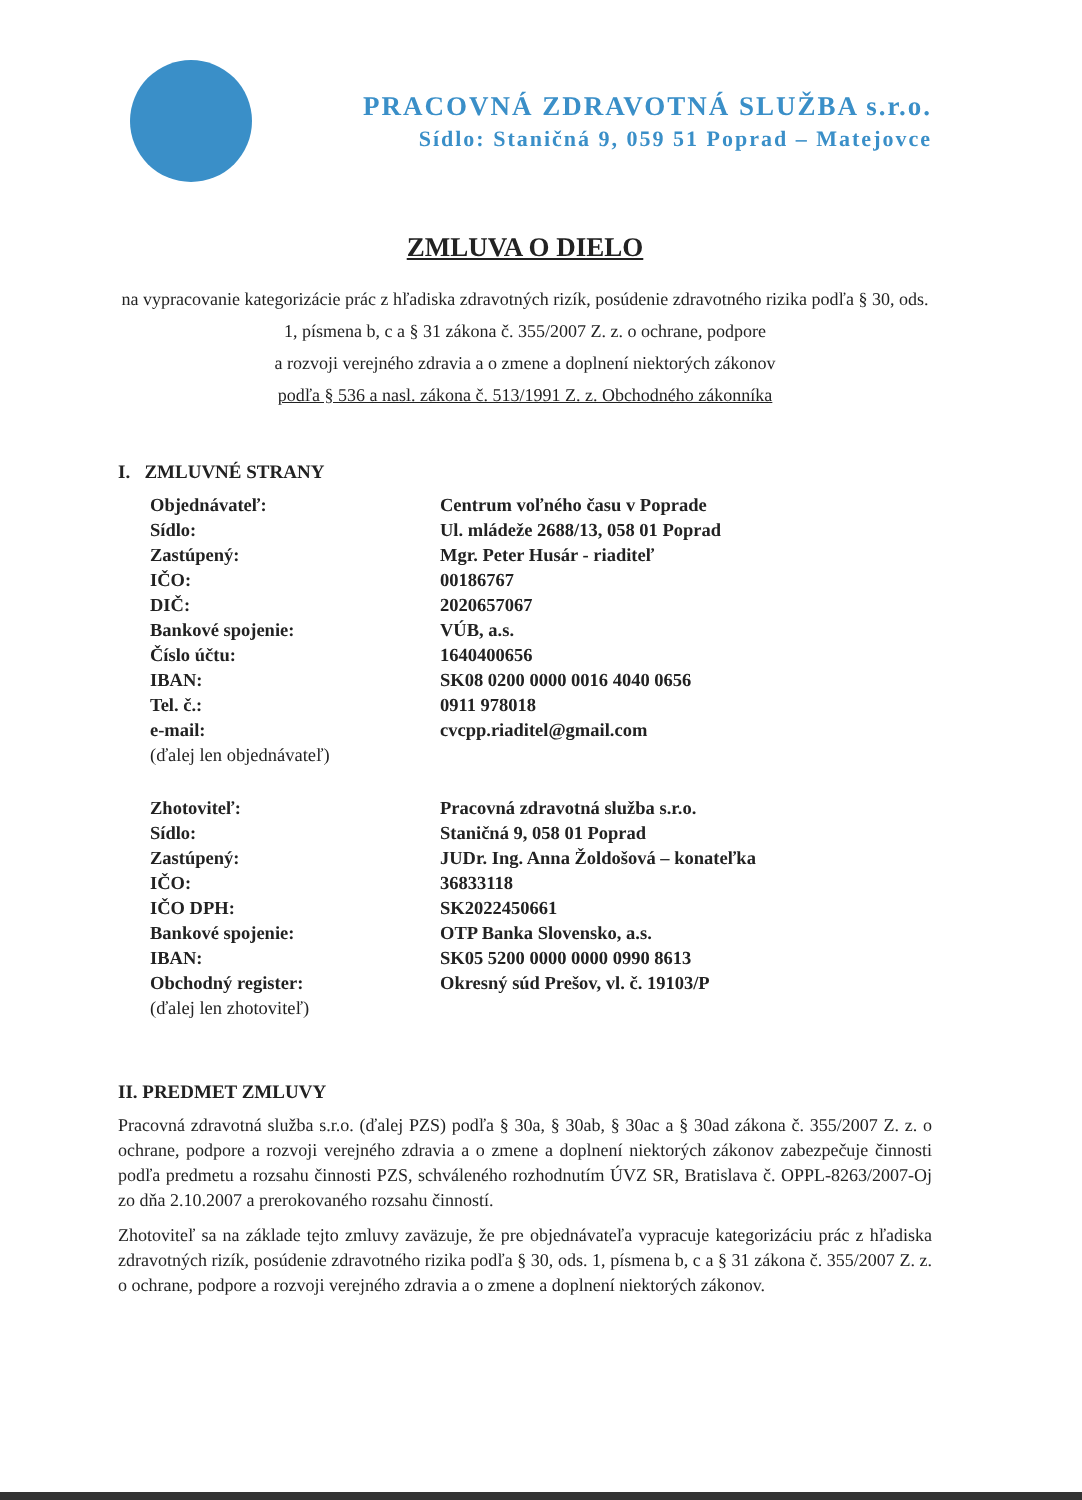PRACOVNÁ ZDRAVOTNÁ SLUŽBA s.r.o.
Sídlo: Staničná 9, 059 51 Poprad – Matejovce
ZMLUVA O DIELO
na vypracovanie kategorizácie prác z hľadiska zdravotných rizík, posúdenie zdravotného rizika podľa § 30, ods. 1, písmena b, c a § 31 zákona č. 355/2007 Z. z. o ochrane, podpore
a rozvoji verejného zdravia a o zmene a doplnení niektorých zákonov
podľa § 536 a nasl. zákona č. 513/1991 Z. z. Obchodného zákonníka
I. ZMLUVNÉ STRANY
| Objednávateľ: | Centrum voľného času v Poprade |
| Sídlo: | Ul. mládeže 2688/13, 058 01 Poprad |
| Zastúpený: | Mgr. Peter Husár - riaditeľ |
| IČO: | 00186767 |
| DIČ: | 2020657067 |
| Bankové spojenie: | VÚB, a.s. |
| Číslo účtu: | 1640400656 |
| IBAN: | SK08 0200 0000 0016 4040 0656 |
| Tel. č.: | 0911 978018 |
| e-mail: | cvcpp.riaditel@gmail.com |
| (ďalej len objednávateľ) | |
| Zhotoviteľ: | Pracovná zdravotná služba s.r.o. |
| Sídlo: | Staničná 9, 058 01 Poprad |
| Zastúpený: | JUDr. Ing. Anna Žoldošová – konateľka |
| IČO: | 36833118 |
| IČO DPH: | SK2022450661 |
| Bankové spojenie: | OTP Banka Slovensko, a.s. |
| IBAN: | SK05 5200 0000 0000 0990 8613 |
| Obchodný register: | Okresný súd Prešov, vl. č. 19103/P |
| (ďalej len zhotoviteľ) | |
II. PREDMET ZMLUVY
Pracovná zdravotná služba s.r.o. (ďalej PZS) podľa § 30a, § 30ab, § 30ac a § 30ad zákona č. 355/2007 Z. z. o ochrane, podpore a rozvoji verejného zdravia a o zmene a doplnení niektorých zákonov zabezpečuje činnosti podľa predmetu a rozsahu činnosti PZS, schváleného rozhodnutím ÚVZ SR, Bratislava č. OPPL-8263/2007-Oj zo dňa 2.10.2007 a prerokovaného rozsahu činností.
Zhotoviteľ sa na základe tejto zmluvy zaväzuje, že pre objednávateľa vypracuje kategorizáciu prác z hľadiska zdravotných rizík, posúdenie zdravotného rizika podľa § 30, ods. 1, písmena b, c a § 31 zákona č. 355/2007 Z. z. o ochrane, podpore a rozvoji verejného zdravia a o zmene a doplnení niektorých zákonov.